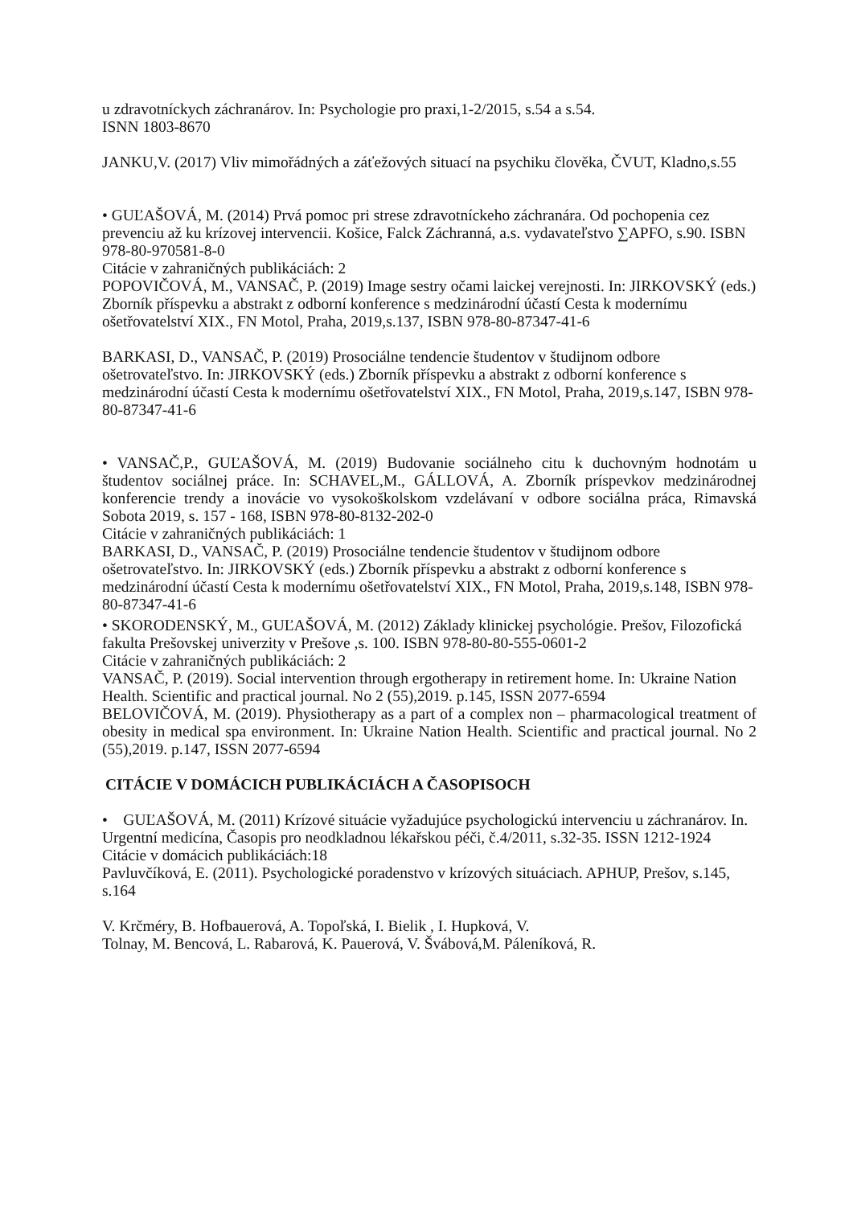u zdravotníckych záchranárov. In: Psychologie pro praxi,1-2/2015, s.54 a s.54.
ISNN 1803-8670
JANKU,V. (2017) Vliv mimořádných a záťežových situací na psychiku člověka, ČVUT, Kladno,s.55
• GUĽAŠOVÁ, M. (2014) Prvá pomoc pri strese zdravotníckeho záchranára. Od pochopenia cez prevenciu až ku krízovej intervencii. Košice, Falck Záchranná, a.s. vydavateľstvo ∑APFO, s.90. ISBN 978-80-970581-8-0
Citácie v zahraničných publikáciách: 2
POPOVIČOVÁ, M., VANSAČ, P. (2019) Image sestry očami laickej verejnosti. In: JIRKOVSKÝ (eds.) Zborník příspevku a abstrakt z odborní konference s medzinárodní účastí Cesta k modernímu ošetřovatelství XIX., FN Motol, Praha, 2019,s.137, ISBN 978-80-87347-41-6
BARKASI, D., VANSAČ, P. (2019) Prosociálne tendencie študentov v študijnom odbore ošetrovateľstvo. In: JIRKOVSKÝ (eds.) Zborník příspevku a abstrakt z odborní konference s medzinárodní účastí Cesta k modernímu ošetřovatelství XIX., FN Motol, Praha, 2019,s.147, ISBN 978-80-87347-41-6
• VANSAČ,P., GUĽAŠOVÁ, M. (2019) Budovanie sociálneho citu k duchovným hodnotám u študentov sociálnej práce. In: SCHAVEL,M., GÁLLOVÁ, A. Zborník príspevkov medzinárodnej konferencie trendy a inovácie vo vysokoškolskom vzdelávaní v odbore sociálna práca, Rimavská Sobota 2019, s. 157 - 168, ISBN 978-80-8132-202-0
Citácie v zahraničných publikáciách: 1
BARKASI, D., VANSAČ, P. (2019) Prosociálne tendencie študentov v študijnom odbore ošetrovateľstvo. In: JIRKOVSKÝ (eds.) Zborník příspevku a abstrakt z odborní konference s medzinárodní účastí Cesta k modernímu ošetřovatelství XIX., FN Motol, Praha, 2019,s.148, ISBN 978-80-87347-41-6
• SKORODENSKÝ, M., GUĽAŠOVÁ, M. (2012) Základy klinickej psychológie. Prešov, Filozofická fakulta Prešovskej univerzity v Prešove ,s. 100. ISBN 978-80-80-555-0601-2
Citácie v zahraničných publikáciách: 2
VANSAČ, P. (2019). Social intervention through ergotherapy in retirement home. In: Ukraine Nation Health. Scientific and practical journal. No 2 (55),2019. p.145, ISSN 2077-6594
BELOVIČOVÁ, M. (2019). Physiotherapy as a part of a complex non – pharmacological treatment of obesity in medical spa environment. In: Ukraine Nation Health. Scientific and practical journal. No 2 (55),2019. p.147, ISSN 2077-6594
CITÁCIE V DOMÁCICH PUBLIKÁCIÁCH A ČASOPISOCH
• GUĽAŠOVÁ, M. (2011) Krízové situácie vyžadujúce psychologickú intervenciu u záchranárov. In. Urgentní medicína, Časopis pro neodkladnou lékařskou péči, č.4/2011, s.32-35. ISSN 1212-1924
Citácie v domácich publikáciách:18
Pavluvčíková, E. (2011). Psychologické poradenstvo v krízových situáciach. APHUP, Prešov, s.145, s.164
V. Krčméry, B. Hofbauerová, A. Topoľská, I. Bielik , I. Hupková, V.
Tolnay, M. Bencová, L. Rabarová, K. Pauerová, V. Švábová,M. Páleníková, R.